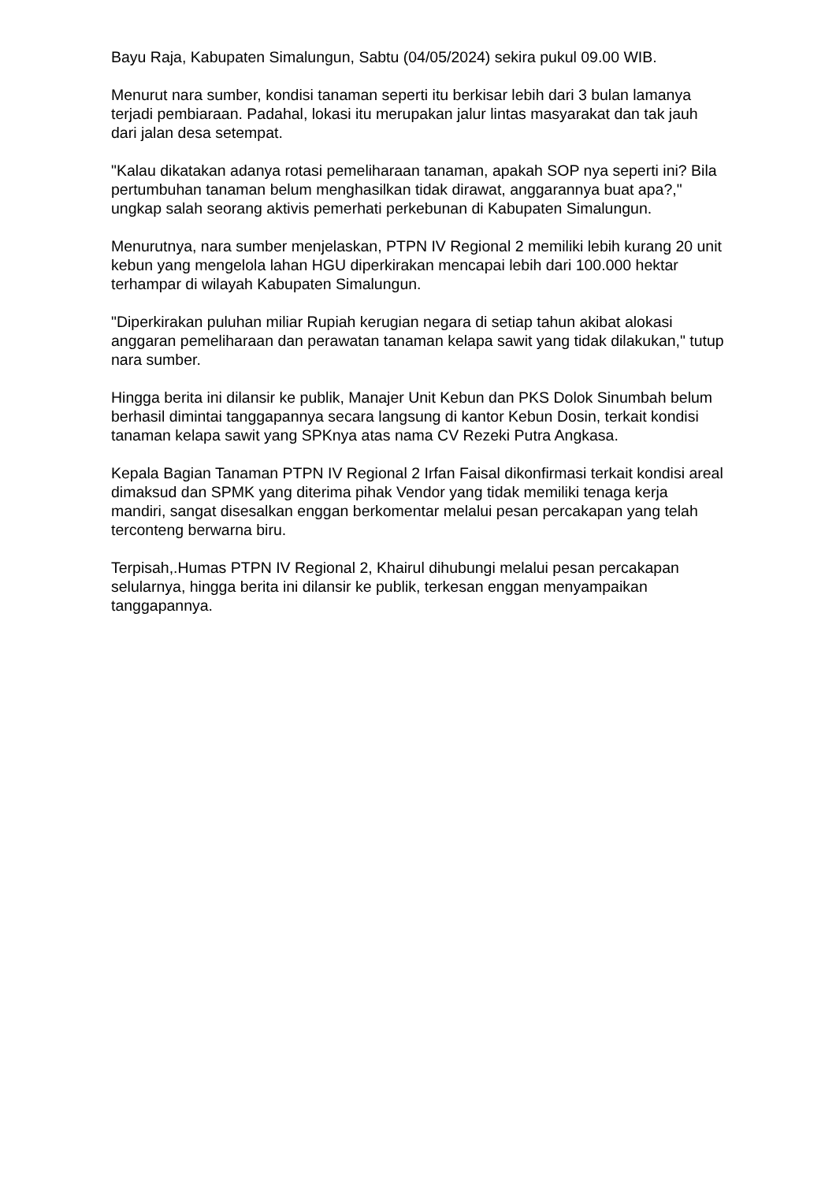Bayu Raja, Kabupaten Simalungun, Sabtu (04/05/2024) sekira pukul 09.00 WIB.
Menurut nara sumber, kondisi tanaman seperti itu berkisar lebih dari 3 bulan lamanya terjadi pembiaraan. Padahal, lokasi itu merupakan jalur lintas masyarakat dan tak jauh dari jalan desa setempat.
"Kalau dikatakan adanya rotasi pemeliharaan tanaman, apakah SOP nya seperti ini? Bila pertumbuhan tanaman belum menghasilkan tidak dirawat, anggarannya buat apa?," ungkap salah seorang aktivis pemerhati perkebunan di Kabupaten Simalungun.
Menurutnya, nara sumber menjelaskan, PTPN IV Regional 2 memiliki lebih kurang 20 unit kebun yang mengelola lahan HGU diperkirakan mencapai lebih dari 100.000 hektar terhampar di wilayah Kabupaten Simalungun.
"Diperkirakan puluhan miliar Rupiah kerugian negara di setiap tahun akibat alokasi anggaran pemeliharaan dan perawatan tanaman kelapa sawit yang tidak dilakukan," tutup nara sumber.
Hingga berita ini dilansir ke publik, Manajer Unit Kebun dan PKS Dolok Sinumbah belum berhasil dimintai tanggapannya secara langsung di kantor Kebun Dosin, terkait kondisi tanaman kelapa sawit yang SPKnya atas nama CV Rezeki Putra Angkasa.
Kepala Bagian Tanaman PTPN IV Regional 2 Irfan Faisal dikonfirmasi terkait kondisi areal dimaksud dan SPMK yang diterima pihak Vendor yang tidak memiliki tenaga kerja mandiri, sangat disesalkan enggan berkomentar melalui pesan percakapan yang telah terconteng berwarna biru.
Terpisah,.Humas PTPN IV Regional 2, Khairul dihubungi melalui pesan percakapan selularnya, hingga berita ini dilansir ke publik, terkesan enggan menyampaikan tanggapannya.